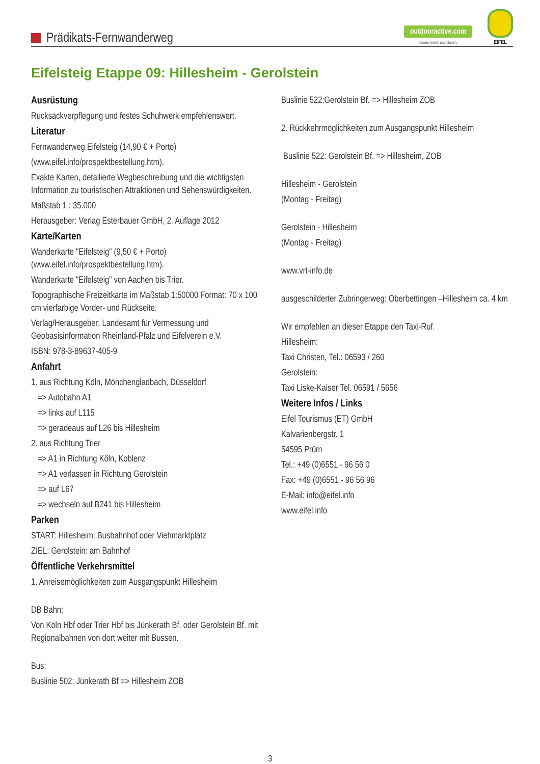Prädikats-Fernwanderweg
outdooractive.com
Touren finden und planen.
EIFEL
Eifelsteig Etappe 09: Hillesheim - Gerolstein
Ausrüstung
Rucksackverpflegung und festes Schuhwerk empfehlenswert.
Literatur
Fernwanderweg Eifelsteig (14,90 € + Porto)
(www.eifel.info/prospektbestellung.htm).
Exakte Karten, detallierte Wegbeschreibung und die wichtigsten Information zu touristischen Attraktionen und Sehenswürdigkeiten.
Maßstab 1 : 35.000
Herausgeber: Verlag Esterbauer GmbH, 2. Auflage 2012
Karte/Karten
Wanderkarte "Eifelsteig" (9,50 € + Porto) (www.eifel.info/prospektbestellung.htm).
Wanderkarte "Eifelsteig" von Aachen bis Trier.
Topographische Freizeitkarte im Maßstab 1:50000 Format: 70 x 100 cm vierfarbige Vorder- und Rückseite.
Verlag/Herausgeber: Landesamt für Vermessung und Geobasisinformation Rheinland-Pfalz und Eifelverein e.V.
ISBN: 978-3-89637-405-9
Anfahrt
1. aus Richtung Köln, Mönchengladbach, Düsseldorf
=> Autobahn A1
=> links auf L115
=> geradeaus auf L26 bis Hillesheim
2. aus Richtung Trier
=> A1 in Richtung Köln, Koblenz
=> A1 verlassen in Richtung Gerolstein
=> auf L67
=> wechseln auf B241 bis Hillesheim
Parken
START: Hillesheim: Busbahnhof oder Viehmarktplatz
ZIEL: Gerolstein: am Bahnhof
Öffentliche Verkehrsmittel
1. Anreisemöglichkeiten zum Ausgangspunkt Hillesheim
DB Bahn:
Von Köln Hbf oder Trier Hbf bis Jünkerath Bf. oder Gerolstein Bf. mit Regionalbahnen von dort weiter mit Bussen.
Bus:
Buslinie 502: Jünkerath Bf => Hillesheim ZOB
Buslinie 522:Gerolstein Bf. => Hillesheim ZOB
2. Rückkehrmöglichkeiten zum Ausgangspunkt Hillesheim
Buslinie 522: Gerolstein Bf. => Hillesheim, ZOB
Hillesheim - Gerolstein
(Montag - Freitag)
Gerolstein - Hillesheim
(Montag - Freitag)
www.vrt-info.de
ausgeschilderter Zubringerweg: Oberbettingen –Hillesheim ca. 4 km
Wir empfehlen an dieser Etappe den Taxi-Ruf.
Hillesheim:
Taxi Christen, Tel.: 06593 / 260
Gerolstein:
Taxi Liske-Kaiser Tel. 06591 / 5656
Weitere Infos / Links
Eifel Tourismus (ET) GmbH
Kalvarienbergstr. 1
54595 Prüm
Tel.: +49 (0)6551 - 96 56 0
Fax: +49 (0)6551 - 96 56 96
E-Mail: info@eifel.info
www.eifel.info
3